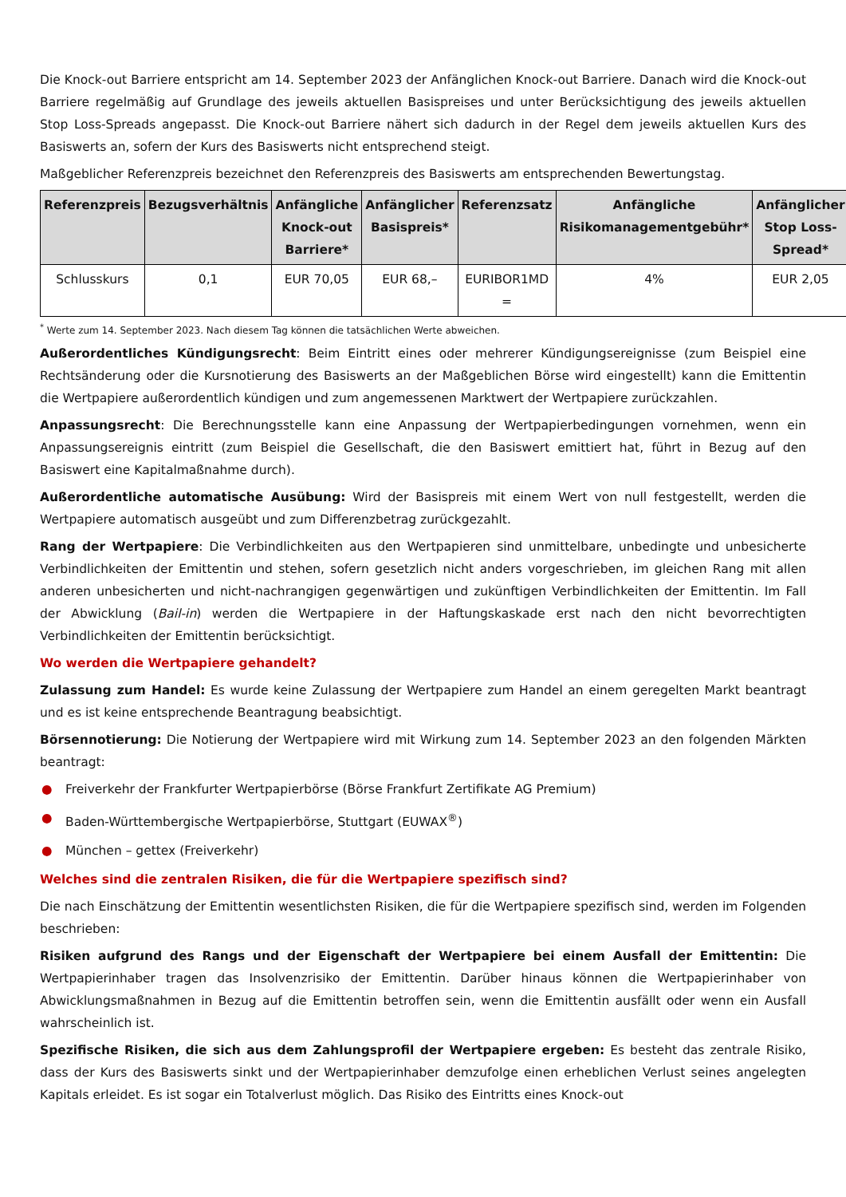Die Knock-out Barriere entspricht am 14. September 2023 der Anfänglichen Knock-out Barriere. Danach wird die Knock-out Barriere regelmäßig auf Grundlage des jeweils aktuellen Basispreises und unter Berücksichtigung des jeweils aktuellen Stop Loss-Spreads angepasst. Die Knock-out Barriere nähert sich dadurch in der Regel dem jeweils aktuellen Kurs des Basiswerts an, sofern der Kurs des Basiswerts nicht entsprechend steigt.
Maßgeblicher Referenzpreis bezeichnet den Referenzpreis des Basiswerts am entsprechenden Bewertungstag.
| Referenzpreis | Bezugsverhältnis | Anfängliche Knock-out Barriere* | Anfänglicher Basispreis* | Referenzsatz | Anfängliche Risikomanagementgebühr* | Anfänglicher Stop Loss-Spread* |
| --- | --- | --- | --- | --- | --- | --- |
| Schlusskurs | 0,1 | EUR 70,05 | EUR 68,– | EURIBOR1MD = | 4% | EUR 2,05 |
<sup>*</sup> Werte zum 14. September 2023. Nach diesem Tag können die tatsächlichen Werte abweichen.
Außerordentliches Kündigungsrecht: Beim Eintritt eines oder mehrerer Kündigungsereignisse (zum Beispiel eine Rechtsänderung oder die Kursnotierung des Basiswerts an der Maßgeblichen Börse wird eingestellt) kann die Emittentin die Wertpapiere außerordentlich kündigen und zum angemessenen Marktwert der Wertpapiere zurückzahlen.
Anpassungsrecht: Die Berechnungsstelle kann eine Anpassung der Wertpapierbedingungen vornehmen, wenn ein Anpassungsereignis eintritt (zum Beispiel die Gesellschaft, die den Basiswert emittiert hat, führt in Bezug auf den Basiswert eine Kapitalmaßnahme durch).
Außerordentliche automatische Ausübung: Wird der Basispreis mit einem Wert von null festgestellt, werden die Wertpapiere automatisch ausgeübt und zum Differenzbetrag zurückgezahlt.
Rang der Wertpapiere: Die Verbindlichkeiten aus den Wertpapieren sind unmittelbare, unbedingte und unbesicherte Verbindlichkeiten der Emittentin und stehen, sofern gesetzlich nicht anders vorgeschrieben, im gleichen Rang mit allen anderen unbesicherten und nicht-nachrangigen gegenwärtigen und zukünftigen Verbindlichkeiten der Emittentin. Im Fall der Abwicklung (Bail-in) werden die Wertpapiere in der Haftungskaskade erst nach den nicht bevorrechtigten Verbindlichkeiten der Emittentin berücksichtigt.
Wo werden die Wertpapiere gehandelt?
Zulassung zum Handel: Es wurde keine Zulassung der Wertpapiere zum Handel an einem geregelten Markt beantragt und es ist keine entsprechende Beantragung beabsichtigt.
Börsennotierung: Die Notierung der Wertpapiere wird mit Wirkung zum 14. September 2023 an den folgenden Märkten beantragt:
● Freiverkehr der Frankfurter Wertpapierbörse (Börse Frankfurt Zertifikate AG Premium)
● Baden-Württembergische Wertpapierbörse, Stuttgart (EUWAX<sup>®</sup>)
● München – gettex (Freiverkehr)
Welches sind die zentralen Risiken, die für die Wertpapiere spezifisch sind?
Die nach Einschätzung der Emittentin wesentlichsten Risiken, die für die Wertpapiere spezifisch sind, werden im Folgenden beschrieben:
Risiken aufgrund des Rangs und der Eigenschaft der Wertpapiere bei einem Ausfall der Emittentin: Die Wertpapierinhaber tragen das Insolvenzrisiko der Emittentin. Darüber hinaus können die Wertpapierinhaber von Abwicklungsmaßnahmen in Bezug auf die Emittentin betroffen sein, wenn die Emittentin ausfällt oder wenn ein Ausfall wahrscheinlich ist.
Spezifische Risiken, die sich aus dem Zahlungsprofil der Wertpapiere ergeben: Es besteht das zentrale Risiko, dass der Kurs des Basiswerts sinkt und der Wertpapierinhaber demzufolge einen erheblichen Verlust seines angelegten Kapitals erleidet. Es ist sogar ein Totalverlust möglich. Das Risiko des Eintritts eines Knock-out